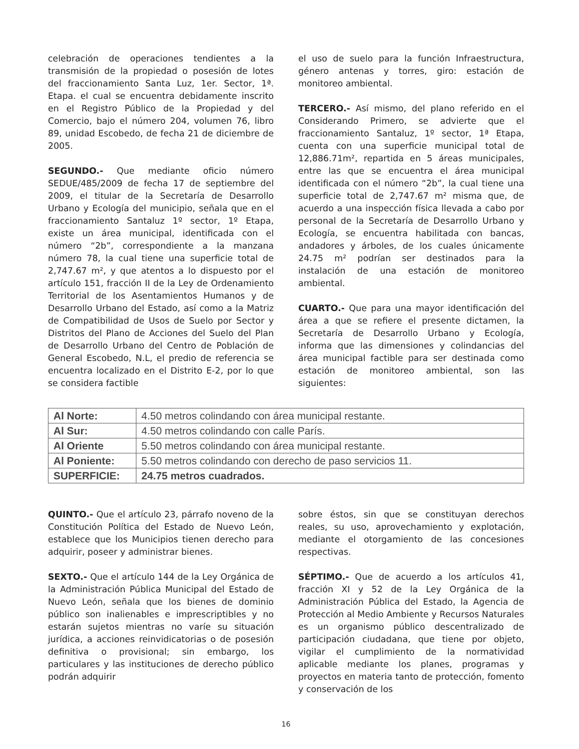celebración de operaciones tendientes a la transmisión de la propiedad o posesión de lotes del fraccionamiento Santa Luz, 1er. Sector, 1ª. Etapa. el cual se encuentra debidamente inscrito en el Registro Público de la Propiedad y del Comercio, bajo el número 204, volumen 76, libro 89, unidad Escobedo, de fecha 21 de diciembre de 2005.
SEGUNDO.- Que mediante oficio número SEDUE/485/2009 de fecha 17 de septiembre del 2009, el titular de la Secretaría de Desarrollo Urbano y Ecología del municipio, señala que en el fraccionamiento Santaluz 1º sector, 1º Etapa, existe un área municipal, identificada con el número “2b”, correspondiente a la manzana número 78, la cual tiene una superficie total de 2,747.67 m², y que atentos a lo dispuesto por el artículo 151, fracción II de la Ley de Ordenamiento Territorial de los Asentamientos Humanos y de Desarrollo Urbano del Estado, así como a la Matriz de Compatibilidad de Usos de Suelo por Sector y Distritos del Plano de Acciones del Suelo del Plan de Desarrollo Urbano del Centro de Población de General Escobedo, N.L, el predio de referencia se encuentra localizado en el Distrito E-2, por lo que se considera factible
el uso de suelo para la función Infraestructura, género antenas y torres, giro: estación de monitoreo ambiental.
TERCERO.- Así mismo, del plano referido en el Considerando Primero, se advierte que el fraccionamiento Santaluz, 1º sector, 1ª Etapa, cuenta con una superficie municipal total de 12,886.71m², repartida en 5 áreas municipales, entre las que se encuentra el área municipal identificada con el número “2b”, la cual tiene una superficie total de 2,747.67 m² misma que, de acuerdo a una inspección física llevada a cabo por personal de la Secretaría de Desarrollo Urbano y Ecología, se encuentra habilitada con bancas, andadores y árboles, de los cuales únicamente 24.75 m² podrían ser destinados para la instalación de una estación de monitoreo ambiental.
CUARTO.- Que para una mayor identificación del área a que se refiere el presente dictamen, la Secretaría de Desarrollo Urbano y Ecología, informa que las dimensiones y colindancias del área municipal factible para ser destinada como estación de monitoreo ambiental, son las siguientes:
| Al Norte: | 4.50 metros colindando con área municipal restante. |
| Al Sur: | 4.50 metros colindando con calle París. |
| Al Oriente | 5.50 metros colindando con área municipal restante. |
| Al Poniente: | 5.50 metros colindando con derecho de paso servicios 11. |
| SUPERFICIE: | 24.75 metros cuadrados. |
QUINTO.- Que el artículo 23, párrafo noveno de la Constitución Política del Estado de Nuevo León, establece que los Municipios tienen derecho para adquirir, poseer y administrar bienes.
SEXTO.- Que el artículo 144 de la Ley Orgánica de la Administración Pública Municipal del Estado de Nuevo León, señala que los bienes de dominio público son inalienables e imprescriptibles y no estarán sujetos mientras no varíe su situación jurídica, a acciones reinvidicatorias o de posesión definitiva o provisional; sin embargo, los particulares y las instituciones de derecho público podrán adquirir
sobre éstos, sin que se constituyan derechos reales, su uso, aprovechamiento y explotación, mediante el otorgamiento de las concesiones respectivas.
SÉPTIMO.- Que de acuerdo a los artículos 41, fracción XI y 52 de la Ley Orgánica de la Administración Pública del Estado, la Agencia de Protección al Medio Ambiente y Recursos Naturales es un organismo público descentralizado de participación ciudadana, que tiene por objeto, vigilar el cumplimiento de la normatividad aplicable mediante los planes, programas y proyectos en materia tanto de protección, fomento y conservación de los
16